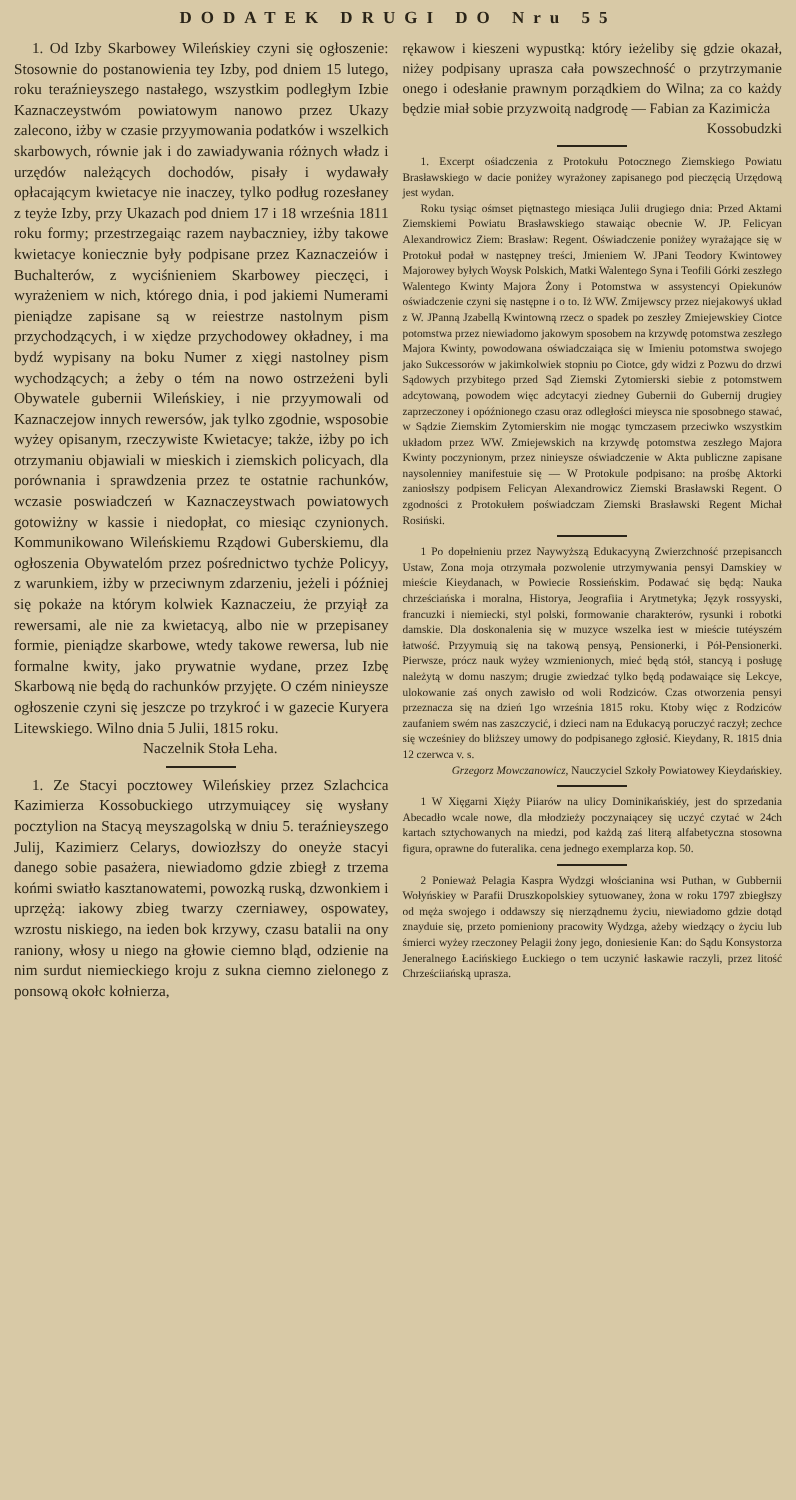DODATEK DRUGI DO Nru 55
1. Od Izby Skarbowey Wileńskiey czyni się ogłoszenie: Stosownie do postanowienia tey Izby, pod dniem 15 lutego, roku teraźnieyszego nastałego, wszystkim podległym Izbie Kaznaczeystwóm powiatowym nanowo przez Ukazy zalecono, iżby w czasie przyymowania podatków i wszelkich skarbowych, równie jak i do zawiadywania różnych władz i urzędów należących dochodów, pisały i wydawały opłacającym kwietacye nie inaczey, tylko podług rozesłaney z teyże Izby, przy Ukazach pod dniem 17 i 18 września 1811 roku formy; przestrzegaiąc razem naybacznieу, iżby takowe kwietacye koniecznie były podpisane przez Kaznaczeiów i Buchalterów, z wyciśnieniem Skarbowey pieczęci, i wyrażeniem w nich, którego dnia, i pod jakiemi Numerami pieniądze zapisane są w reiestrze nastolnym pism przychodzących, i w xiędze przychodowey okładney, i ma bydź wypisany na boku Numer z xięgi nastolney pism wychodzących; a żeby o tém na nowo ostrzeżeni byli Obywatele gubernii Wileńskiey, i nie przyymowali od Kaznaczejow innych rewersów, jak tylko zgodnie, wsposobie wyżey opisanym, rzeczywiste Kwietacye; także, iżby po ich otrzymaniu objawiali w mieskich i ziemskich policyach, dla porównania i sprawdzenia przez te ostatnie rachunków, wczasie poswiadczeń w Kaznaczeystwach powiatowych gotowiżny w kassie i niedopłat, co miesiąc czynionych. Kommunikowano Wileńskiemu Rządowi Guberskiemu, dla ogłoszenia Obywatelóm przez pośrednictwo tychże Policyy, z warunkiem, iżby w przeciwnym zdarzeniu, jeżeli i później się pokaże na którym kolwiek Kaznaczeiu, że przyiął za rewersami, ale nie za kwietacyą, albo nie w przepisaney formie, pieniądze skarbowe, wtedy takowe rewersa, lub nie formalne kwity, jako prywatnie wydane, przez Izbę Skarbową nie będą do rachunków przyjęte. O czém ninieysze ogłoszenie czyni się jeszcze po trzykroć i w gazecie Kuryera Litewskiego. Wilno dnia 5 Julii, 1815 roku.
Naczelnik Stoła Leha.
1. Ze Stacyi pocztowey Wileńskiey przez Szlachcica Kazimierza Kossobuckiego utrzymuiącey się wysłany pocztylion na Stacyą meyszagolską w dniu 5. teraźnieyszego Julij, Kazimierz Celarys, dowiozłszy do oneyże stacyi danego sobie pasażera, niewiadomo gdzie zbiegł z trzema końmi swiatło kasztanowatemi, powozką ruską, dzwonkiem i uprzężą: iakowy zbieg twarzy czerniawey, ospowatey, wzrostu niskiego, na ieden bok krzywy, czasu batalii na ony raniony, włosy u niego na głowie ciemno bląd, odzienie na nim surdut niemieckiego kroju z sukna ciemno zielonego z ponsową okołc kołnierza,
rękawow i kieszeni wypustką: który ieżeliby się gdzie okazał, niżey podpisany uprasza cała powszechność o przytrzymanie onego i odesłanie prawnym porządkiem do Wilna; za co każdy będzie miał sobie przyzwoitą nadgrodę — Fabian za Kazimicża
Kossobudzki
1. Excerpt ośiadczenia z Protokułu Potocznego Ziemskiego Powiatu Brasławskiego w dacie poniżey wyrażoney zapisanego pod pieczęcią Urzędową jest wydan.
Roku tysiąc ośmset piętnastego miesiąca Julii drugiego dnia: Przed Aktami Ziemskiemi Powiatu Brasławskiego stawaiąc obecnie W. JP. Feliсyan Alexandrowicz Ziem: Brasław: Regent. Oświadczenie poniżey wyrażające się w Protokuł podał w następney treści, Jmieniem W. JPani Teodory Kwintowey Majorowey byłych Woysk Polskich, Matki Walentego Syna i Teofili Górki zeszłego Walentego Kwinty Majora Żony i Potomstwa w assystencyi Opiekunów oświadczenie czyni się następne i o to. Iż WW. Zmijewscy przez niejakowyś układ z W. JPanną Jzabellą Kwintowną rzecz o spadek po zeszłey Zmiejewskiey Ciotce potomstwa przez niewiadomo jakowym sposobem na krzywdę potomstwa zeszłego Majora Kwinty, powodowana oświadczaiąca się w Imieniu potomstwa swojego jako Sukcessorów w jakimkolwiek stopniu po Ciotce, gdy widzi z Pozwu do drzwi Sądowych przybitego przed Sąd Ziemski Zytomierski siebie z potomstwem adcytowaną, powodem więc adcytacyi ziedney Gubernii do Gubernij drugiey zaprzeczoney i opóźnionego czasu oraz odległości mieysca nie sposobnego stawać, w Sądzie Ziemskim Zytomierskim nie mogąc tymczasem przeciwko wszystkim układom przez WW. Zmiejewskich na krzywdę potomstwa zeszłego Majora Kwinty poczynionym, przez ninieysze oświadczenie w Akta publiczne zapisane naysolenniey manifestuie się — W Protokule podpisano: na prośbę Aktorki zaniosłszy podpisem Felicyan Alexandrowicz Ziemski Brasławski Regent. O zgodności z Protokułem poświadczam Ziemski Brasławski Regent Michał Rosiński.
1 Po dopełnieniu przez Naywyższą Edukacyyną Zwierzchność przepisancch Ustaw, Zona moja otrzymała pozwolenie utrzymywania pensyi Damskiey w mieście Kieydanach, w Powiecie Rossieńskim. Podawać się będą: Nauka chrześciańska i moralna, Historya, Jeografiia i Arytmetyka; Język rossyyski, francuzki i niemiecki, styl polski, formowanie charakterów, rysunki i robotki damskie. Dla doskonalenia się w muzyce wszelka iest w mieście tutéyszém łatwość. Przyymuią się na takową pensyą, Pensionerki, i Pół-Pensionerki. Pierwsze, prócz nauk wyżey wzmienionych, mieć będą stół, stancyą i posługę należytą w domu naszym; drugie zwiedzać tylko będą podawaiące się Lekcye, ulokowanie zaś onych zawisło od woli Rodziców. Czas otworzenia pensyi przeznacza się na dzień 1go września 1815 roku. Ktoby więc z Rodziców zaufaniem swém nas zaszczycić, i dzieci nam na Edukacyą poruczyć raczył; zechce się wcześniey do bliższey umowy do podpisanego zgłosić. Kieydany, R. 1815 dnia 12 czerwca v. s.
Grzegorz Mowczanowicz, Nauczyciel Szkoły Powiatowey Kieydańskiey.
1 W Xięgarni Xięży Piiarów na ulicy Dominikańskiéy, jest do sprzedania Abecadło wcale nowe, dla młodzieży poczynaiącey się uczyć czytać w 24ch kartach sztychowanych na miedzi, pod każdą zaś literą alfabetyczna stosowna figura, oprawne do futeralika. cena jednego exemplarza kop. 50.
2 Ponieważ Pelagia Kaspra Wydzgi włościanina wsi Puthan, w Gubbernii Wołyńskiey w Parafii Druszkopolskiey sytuowaney, żona w roku 1797 zbiegłszy od męża swojego i oddawszy się nierządnemu życiu, niewiadomo gdzie dotąd znayduie się, przeto pomieniony pracowity Wydzga, ażeby wiedzący o życiu lub śmierci wyżey rzeczoney Pelagii żony jego, doniesienie Kan: do Sądu Konsystorza Jeneralnego Łacińskiego Łuckiego o tem uczynić łaskawie raczyli, przez litość Chrześciiańską uprasza.